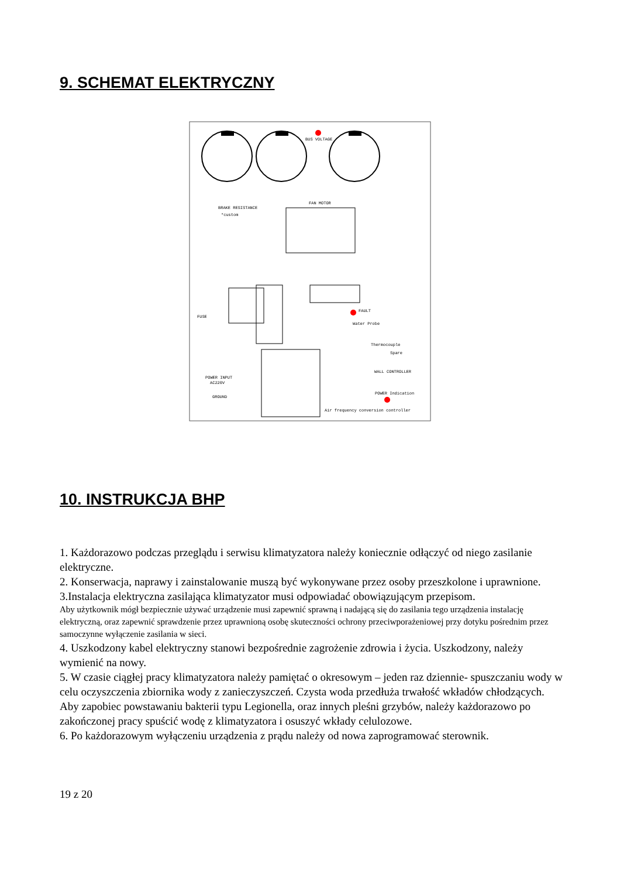9. SCHEMAT ELEKTRYCZNY
BUS VOLTAGE
BRAKE RESISTANCE
*custom
FAN MOTOR
FAULT
Water Probe
Thermocouple
Spare
WALL CONTROLLER
POWER INPUT
AC220V
GROUND
POWER Indication
Air frequency conversion controller
FUSE
10. INSTRUKCJA BHP
1. Każdorazowo podczas przeglądu i serwisu klimatyzatora należy koniecznie odłączyć od niego zasilanie elektryczne.
2. Konserwacja, naprawy i zainstalowanie muszą być wykonywane przez osoby przeszkolone i uprawnione.
3.Instalacja elektryczna zasilająca klimatyzator musi odpowiadać obowiązującym przepisom.
Aby użytkownik mógł bezpiecznie używać urządzenie musi zapewnić sprawną i nadającą się do zasilania tego urządzenia instalację elektryczną, oraz zapewnić sprawdzenie przez uprawnioną osobę skuteczności ochrony przeciwporażeniowej przy dotyku pośrednim przez samoczynne wyłączenie zasilania w sieci.
4. Uszkodzony kabel elektryczny stanowi bezpośrednie zagrożenie zdrowia i życia. Uszkodzony, należy wymienić na nowy.
5. W czasie ciągłej pracy klimatyzatora należy pamiętać o okresowym – jeden raz dziennie- spuszczaniu wody w celu oczyszczenia zbiornika wody z zanieczyszczeń. Czysta woda przedłuża trwałość wkładów chłodzących. Aby zapobiec powstawaniu bakterii typu Legionella, oraz innych pleśni grzybów, należy każdorazowo po zakończonej pracy spuścić wodę z klimatyzatora i osuszyć wkłady celulozowe.
6. Po każdorazowym wyłączeniu urządzenia z prądu należy od nowa zaprogramować sterownik.
19 z 20